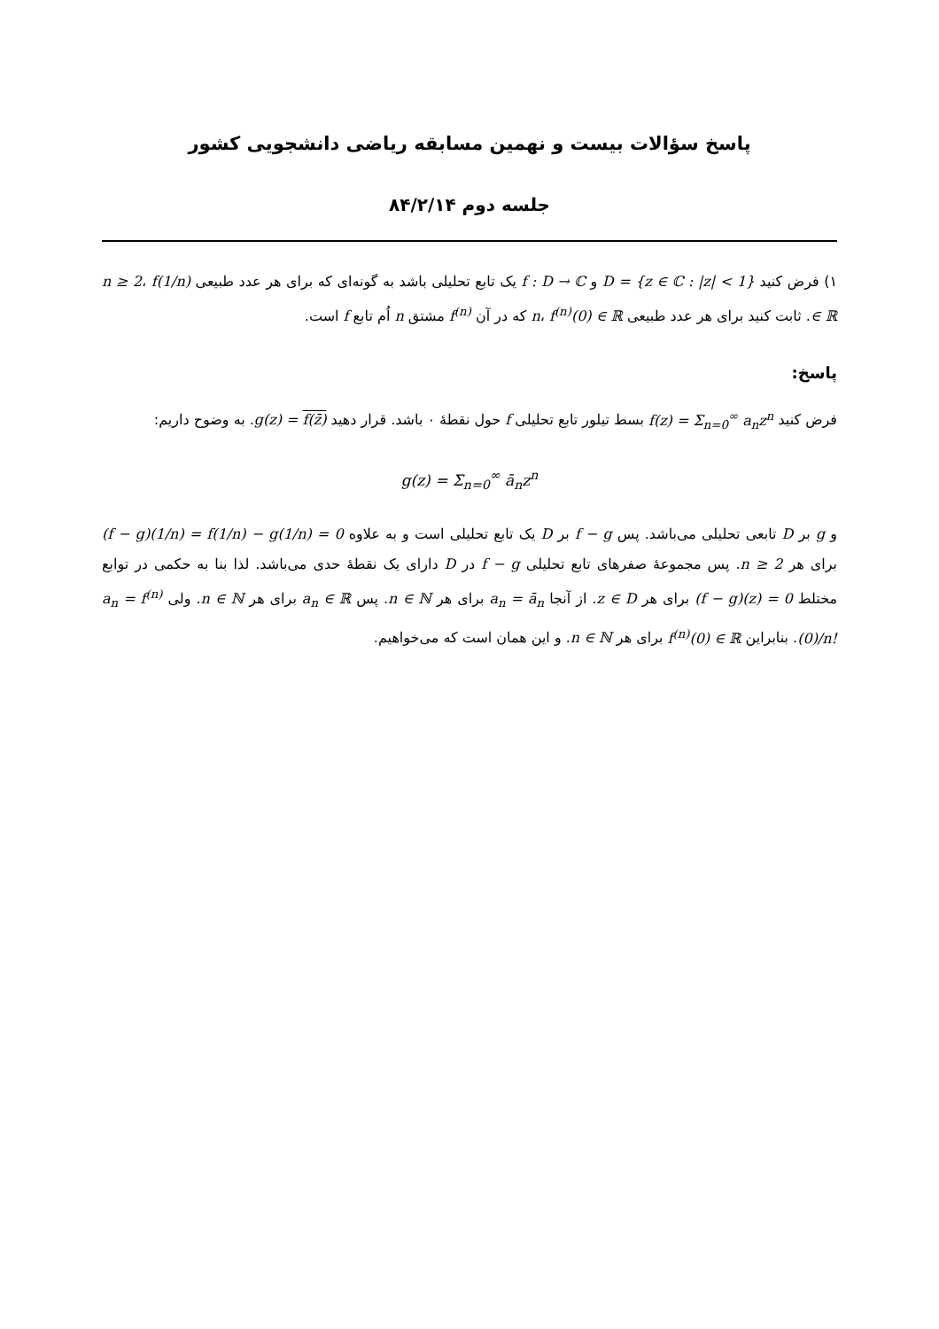پاسخ سؤالات بیست و نهمین مسابقه ریاضی دانشجویی کشور
جلسه دوم ۸۴/۲/۱۴
۱) فرض کنید D = {z ∈ ℂ : |z| < 1} و f : D → ℂ یک تابع تحلیلی باشد به گونه‌ای که برای هر عدد طبیعی n ≥ 2، f(1/n) ∈ ℝ. ثابت کنید برای هر عدد طبیعی n، f<sup>(n)</sup>(0) ∈ ℝ که در آن f<sup>(n)</sup> مشتق n اُم تابع f است.
پاسخ:
فرض کنید f(z) = Σ<sub>n=0</sub><sup>∞</sup> a<sub>n</sub>z<sup>n</sup> بسط تیلور تابع تحلیلی f حول نقطهٔ ۰ باشد. قرار دهید g(z) = f(z̄). به وضوح داریم:
g(z) = Σ<sub>n=0</sub><sup>∞</sup> ā<sub>n</sub>z<sup>n</sup>
و g بر D تابعی تحلیلی می‌باشد. پس f − g بر D یک تابع تحلیلی است و به علاوه (f − g)(1/n) = f(1/n) − g(1/n) = 0 برای هر n ≥ 2. پس مجموعهٔ صفرهای تابع تحلیلی f − g در D دارای یک نقطهٔ حدی می‌باشد. لذا بنا به حکمی در توابع مختلط (f − g)(z) = 0 برای هر z ∈ D. از آنجا a<sub>n</sub> = ā<sub>n</sub> برای هر n ∈ ℕ. پس a<sub>n</sub> ∈ ℝ برای هر n ∈ ℕ. ولی a<sub>n</sub> = f<sup>(n)</sup>(0)/n!. بنابراین f<sup>(n)</sup>(0) ∈ ℝ برای هر n ∈ ℕ. و این همان است که می‌خواهیم.